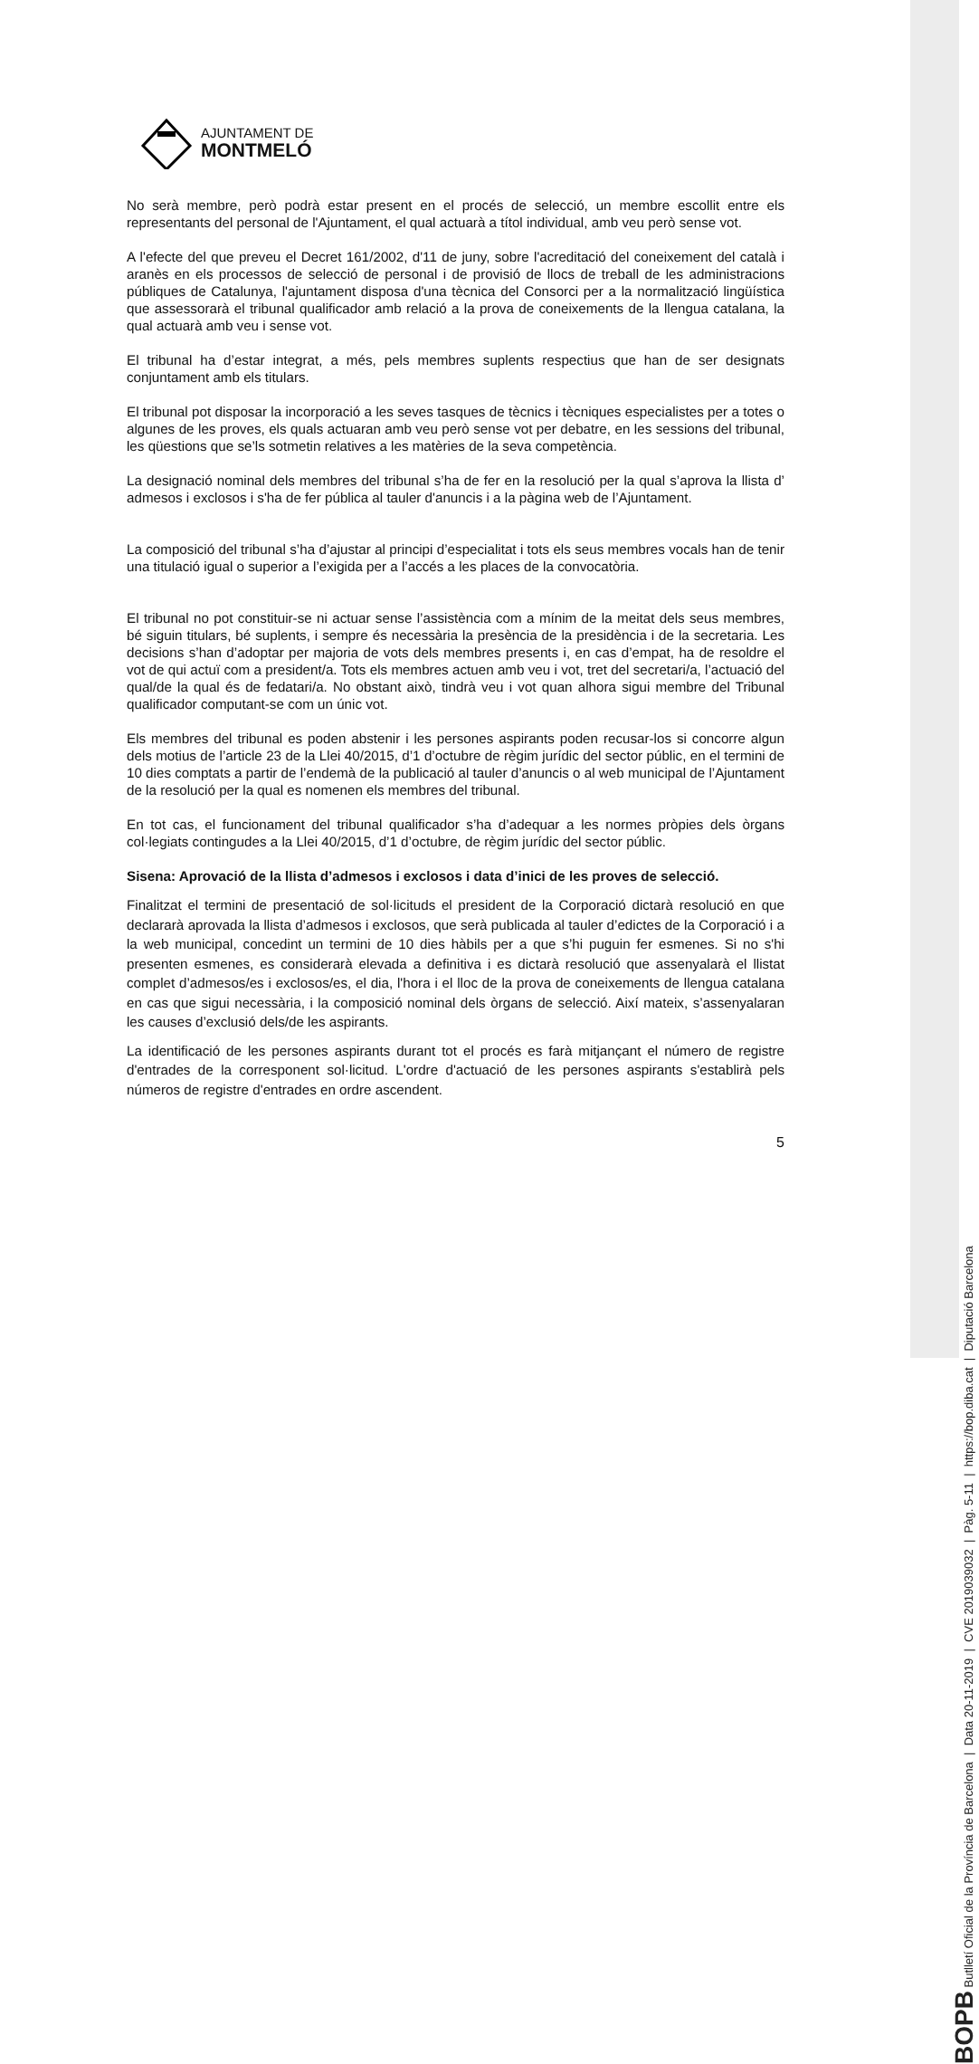BOPB Butlletí Oficial de la Província de Barcelona | Data 20-11-2019 | CVE 2019039032 | Pàg. 5-11 | https://bop.diba.cat | Diputació Barcelona
AJUNTAMENT DE
MONTMELÓ
No serà membre, però podrà estar present en el procés de selecció, un membre escollit entre els representants del personal de l'Ajuntament, el qual actuarà a títol individual, amb veu però sense vot.
A l'efecte del que preveu el Decret 161/2002, d'11 de juny, sobre l'acreditació del coneixement del català i aranès en els processos de selecció de personal i de provisió de llocs de treball de les administracions públiques de Catalunya, l'ajuntament disposa d'una tècnica del Consorci per a la normalització lingüística que assessorarà el tribunal qualificador amb relació a la prova de coneixements de la llengua catalana, la qual actuarà amb veu i sense vot.
El tribunal ha d’estar integrat, a més, pels membres suplents respectius que han de ser designats conjuntament amb els titulars.
El tribunal pot disposar la incorporació a les seves tasques de tècnics i tècniques especialistes per a totes o algunes de les proves, els quals actuaran amb veu però sense vot per debatre, en les sessions del tribunal, les qüestions que se’ls sotmetin relatives a les matèries de la seva competència.
La designació nominal dels membres del tribunal s’ha de fer en la resolució per la qual s’aprova la llista d’ admesos i exclosos i s'ha de fer pública al tauler d'anuncis i a la pàgina web de l’Ajuntament.
La composició del tribunal s’ha d’ajustar al principi d’especialitat i tots els seus membres vocals han de tenir una titulació igual o superior a l’exigida per a l’accés a les places de la convocatòria.
El tribunal no pot constituir-se ni actuar sense l’assistència com a mínim de la meitat dels seus membres, bé siguin titulars, bé suplents, i sempre és necessària la presència de la presidència i de la secretaria. Les decisions s’han d’adoptar per majoria de vots dels membres presents i, en cas d’empat, ha de resoldre el vot de qui actuï com a president/a. Tots els membres actuen amb veu i vot, tret del secretari/a, l’actuació del qual/de la qual és de fedatari/a. No obstant això, tindrà veu i vot quan alhora sigui membre del Tribunal qualificador computant-se com un únic vot.
Els membres del tribunal es poden abstenir i les persones aspirants poden recusar-los si concorre algun dels motius de l’article 23 de la Llei 40/2015, d’1 d’octubre de règim jurídic del sector públic, en el termini de 10 dies comptats a partir de l’endemà de la publicació al tauler d’anuncis o al web municipal de l’Ajuntament de la resolució per la qual es nomenen els membres del tribunal.
En tot cas, el funcionament del tribunal qualificador s’ha d’adequar a les normes pròpies dels òrgans col·legiats contingudes a la Llei 40/2015, d’1 d’octubre, de règim jurídic del sector públic.
Sisena: Aprovació de la llista d’admesos i exclosos i data d’inici de les proves de selecció.
Finalitzat el termini de presentació de sol·licituds el president de la Corporació dictarà resolució en que declararà aprovada la llista d’admesos i exclosos, que serà publicada al tauler d’edictes de la Corporació i a la web municipal, concedint un termini de 10 dies hàbils per a que s’hi puguin fer esmenes. Si no s'hi presenten esmenes, es considerarà elevada a definitiva i es dictarà resolució que assenyalarà el llistat complet d’admesos/es i exclosos/es, el dia, l'hora i el lloc de la prova de coneixements de llengua catalana en cas que sigui necessària, i la composició nominal dels òrgans de selecció. Així mateix, s’assenyalaran les causes d’exclusió dels/de les aspirants.
La identificació de les persones aspirants durant tot el procés es farà mitjançant el número de registre d'entrades de la corresponent sol·licitud. L'ordre d'actuació de les persones aspirants s'establirà pels números de registre d'entrades en ordre ascendent.
5